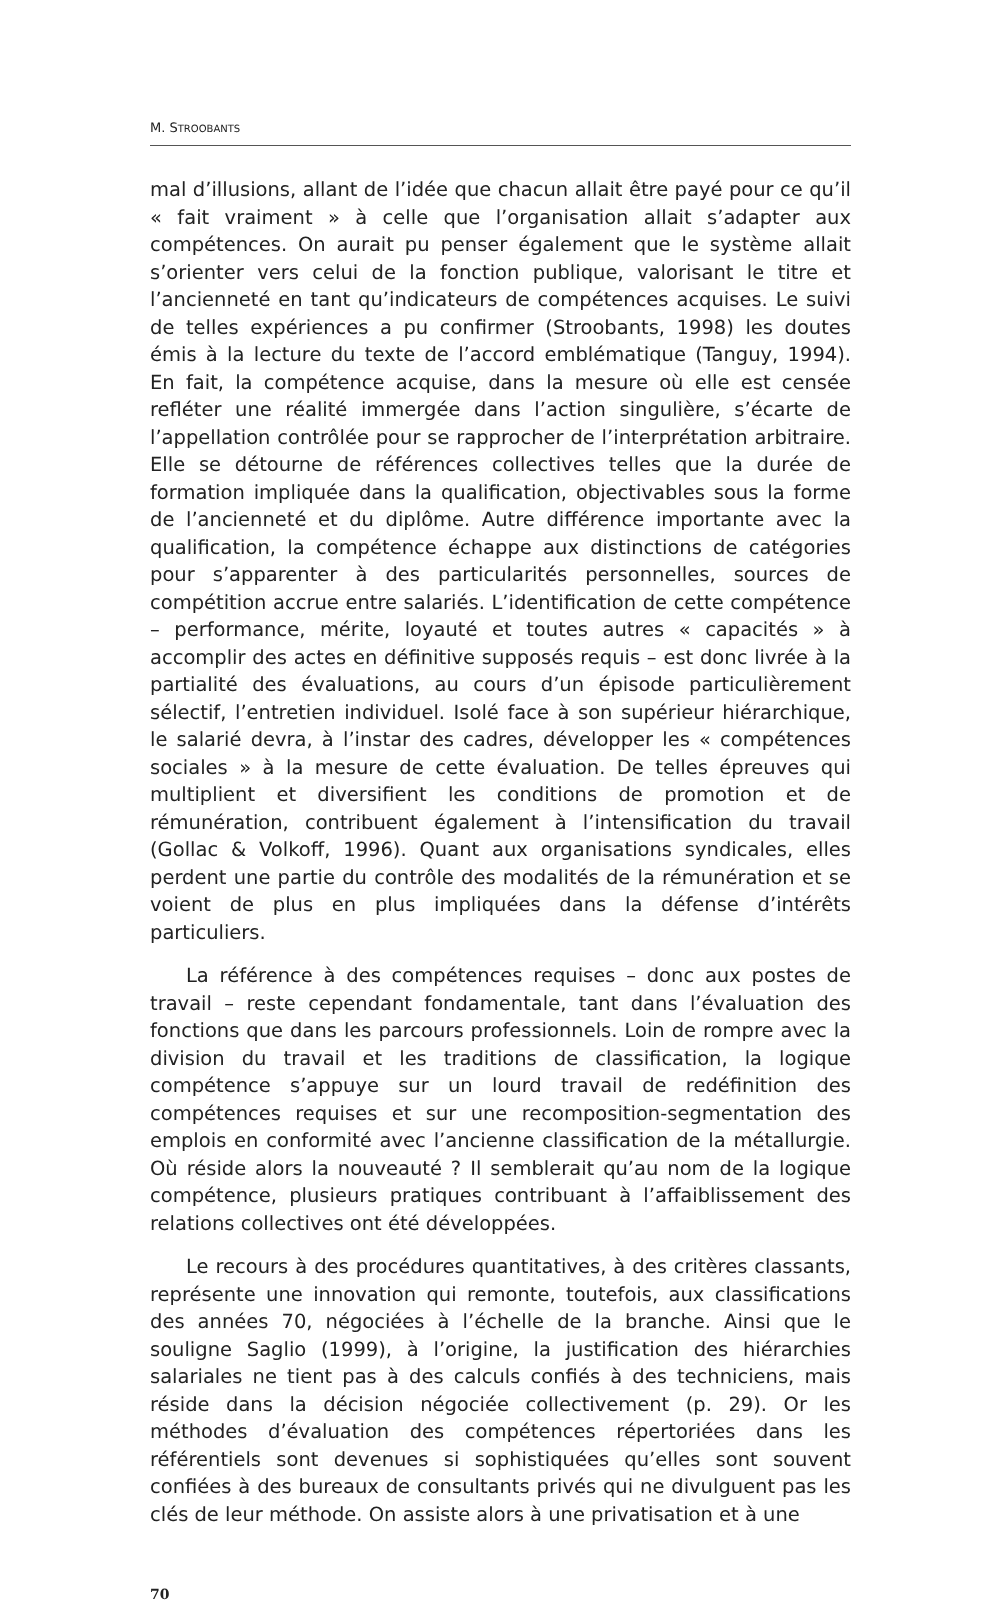M. STROOBANTS
mal d’illusions, allant de l’idée que chacun allait être payé pour ce qu’il « fait vraiment » à celle que l’organisation allait s’adapter aux compétences. On aurait pu penser également que le système allait s’orienter vers celui de la fonction publique, valorisant le titre et l’ancienneté en tant qu’indicateurs de compétences acquises. Le suivi de telles expériences a pu confirmer (Stroobants, 1998) les doutes émis à la lecture du texte de l’accord emblématique (Tanguy, 1994). En fait, la compétence acquise, dans la mesure où elle est censée refléter une réalité immergée dans l’action singulière, s’écarte de l’appellation contrôlée pour se rapprocher de l’interprétation arbitraire. Elle se détourne de références collectives telles que la durée de formation impliquée dans la qualification, objectivables sous la forme de l’ancienneté et du diplôme. Autre différence importante avec la qualification, la compétence échappe aux distinctions de catégories pour s’apparenter à des particularités personnelles, sources de compétition accrue entre salariés. L’identification de cette compétence – performance, mérite, loyauté et toutes autres « capacités » à accomplir des actes en définitive supposés requis – est donc livrée à la partialité des évaluations, au cours d’un épisode particulièrement sélectif, l’entretien individuel. Isolé face à son supérieur hiérarchique, le salarié devra, à l’instar des cadres, développer les « compétences sociales » à la mesure de cette évaluation. De telles épreuves qui multiplient et diversifient les conditions de promotion et de rémunération, contribuent également à l’intensification du travail (Gollac & Volkoff, 1996). Quant aux organisations syndicales, elles perdent une partie du contrôle des modalités de la rémunération et se voient de plus en plus impliquées dans la défense d’intérêts particuliers.
La référence à des compétences requises – donc aux postes de travail – reste cependant fondamentale, tant dans l’évaluation des fonctions que dans les parcours professionnels. Loin de rompre avec la division du travail et les traditions de classification, la logique compétence s’appuye sur un lourd travail de redéfinition des compétences requises et sur une recomposition-segmentation des emplois en conformité avec l’ancienne classification de la métallurgie. Où réside alors la nouveauté ? Il semblerait qu’au nom de la logique compétence, plusieurs pratiques contribuant à l’affaiblissement des relations collectives ont été développées.
Le recours à des procédures quantitatives, à des critères classants, représente une innovation qui remonte, toutefois, aux classifications des années 70, négociées à l’échelle de la branche. Ainsi que le souligne Saglio (1999), à l’origine, la justification des hiérarchies salariales ne tient pas à des calculs confiés à des techniciens, mais réside dans la décision négociée collectivement (p. 29). Or les méthodes d’évaluation des compétences répertoriées dans les référentiels sont devenues si sophistiquées qu’elles sont souvent confiées à des bureaux de consultants privés qui ne divulguent pas les clés de leur méthode. On assiste alors à une privatisation et à une
70